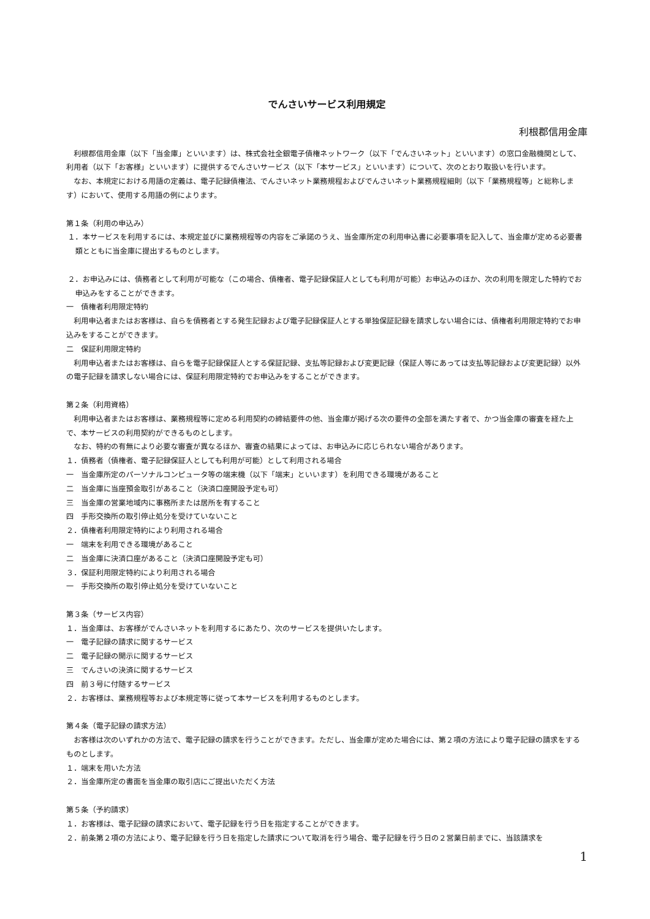でんさいサービス利用規定
利根郡信用金庫
利根郡信用金庫（以下「当金庫」といいます）は、株式会社全銀電子債権ネットワーク（以下「でんさいネット」といいます）の窓口金融機関として、利用者（以下「お客様」といいます）に提供するでんさいサービス（以下「本サービス」といいます）について、次のとおり取扱いを行います。
なお、本規定における用語の定義は、電子記録債権法、でんさいネット業務規程およびでんさいネット業務規程細則（以下「業務規程等」と総称します）において、使用する用語の例によります。
第１条（利用の申込み）
１．本サービスを利用するには、本規定並びに業務規程等の内容をご承諾のうえ、当金庫所定の利用申込書に必要事項を記入して、当金庫が定める必要書類とともに当金庫に提出するものとします。
２．お申込みには、債務者として利用が可能な（この場合、債権者、電子記録保証人としても利用が可能）お申込みのほか、次の利用を限定した特約でお申込みをすることができます。
一　債権者利用限定特約
利用申込者またはお客様は、自らを債務者とする発生記録および電子記録保証人とする単独保証記録を請求しない場合には、債権者利用限定特約でお申込みをすることができます。
二　保証利用限定特約
利用申込者またはお客様は、自らを電子記録保証人とする保証記録、支払等記録および変更記録（保証人等にあっては支払等記録および変更記録）以外の電子記録を請求しない場合には、保証利用限定特約でお申込みをすることができます。
第２条（利用資格）
利用申込者またはお客様は、業務規程等に定める利用契約の締結要件の他、当金庫が掲げる次の要件の全部を満たす者で、かつ当金庫の審査を経た上で、本サービスの利用契約ができるものとします。
なお、特約の有無により必要な審査が異なるほか、審査の結果によっては、お申込みに応じられない場合があります。
１．債務者（債権者、電子記録保証人としても利用が可能）として利用される場合
一　当金庫所定のパーソナルコンピュータ等の端末機（以下「端末」といいます）を利用できる環境があること
二　当金庫に当座預金取引があること（決済口座開設予定も可）
三　当金庫の営業地域内に事務所または居所を有すること
四　手形交換所の取引停止処分を受けていないこと
２．債権者利用限定特約により利用される場合
一　端末を利用できる環境があること
二　当金庫に決済口座があること（決済口座開設予定も可）
３．保証利用限定特約により利用される場合
一　手形交換所の取引停止処分を受けていないこと
第３条（サービス内容）
１．当金庫は、お客様がでんさいネットを利用するにあたり、次のサービスを提供いたします。
一　電子記録の請求に関するサービス
二　電子記録の開示に関するサービス
三　でんさいの決済に関するサービス
四　前３号に付随するサービス
２．お客様は、業務規程等および本規定等に従って本サービスを利用するものとします。
第４条（電子記録の請求方法）
お客様は次のいずれかの方法で、電子記録の請求を行うことができます。ただし、当金庫が定めた場合には、第２項の方法により電子記録の請求をするものとします。
１．端末を用いた方法
２．当金庫所定の書面を当金庫の取引店にご提出いただく方法
第５条（予約請求）
１．お客様は、電子記録の請求において、電子記録を行う日を指定することができます。
２．前条第２項の方法により、電子記録を行う日を指定した請求について取消を行う場合、電子記録を行う日の２営業日前までに、当該請求を
1